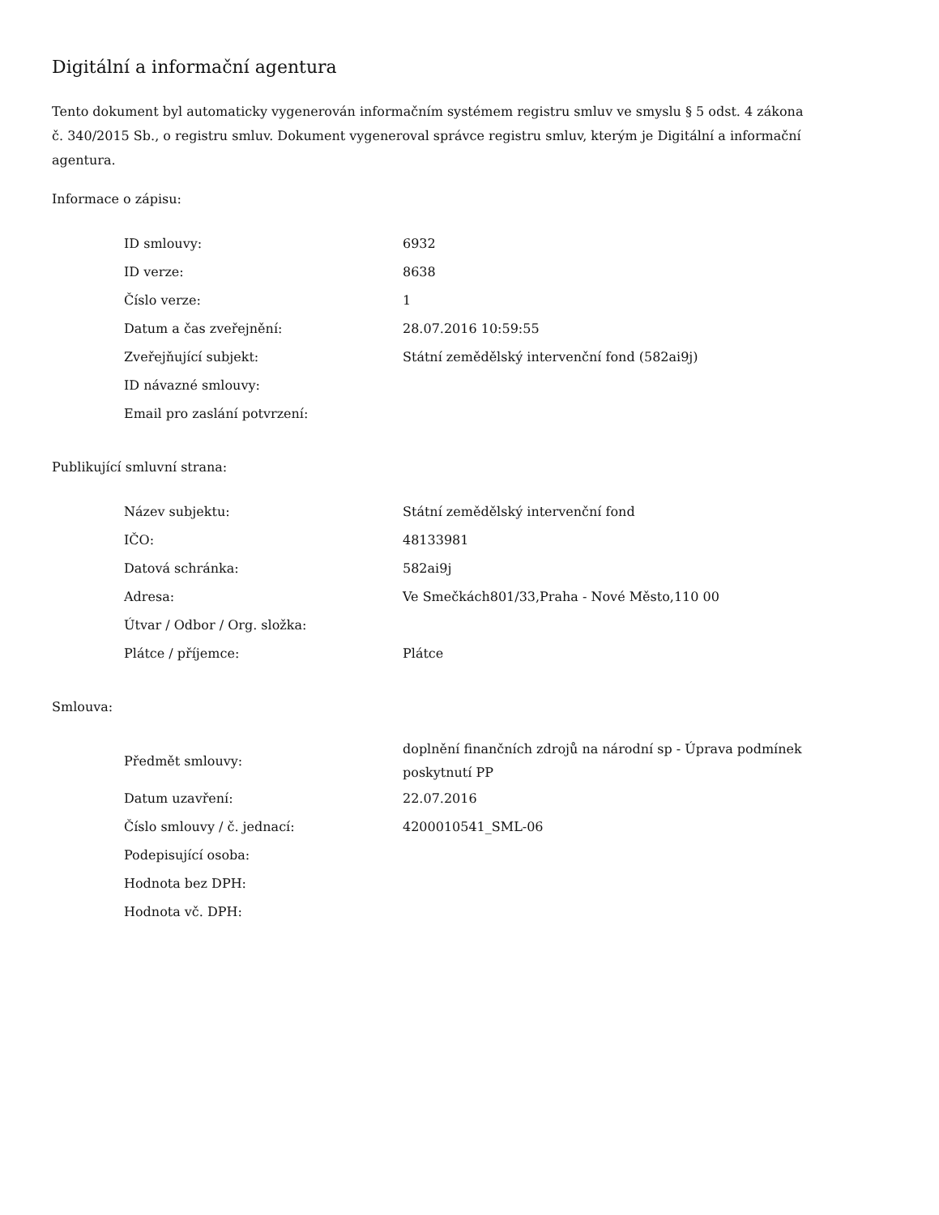Digitální a informační agentura
Tento dokument byl automaticky vygenerován informačním systémem registru smluv ve smyslu § 5 odst. 4 zákona
č. 340/2015 Sb., o registru smluv. Dokument vygeneroval správce registru smluv, kterým je Digitální a informační agentura.
Informace o zápisu:
| ID smlouvy: | 6932 |
| ID verze: | 8638 |
| Číslo verze: | 1 |
| Datum a čas zveřejnění: | 28.07.2016 10:59:55 |
| Zveřejňující subjekt: | Státní zemědělský intervenční fond (582ai9j) |
| ID návazné smlouvy: | |
| Email pro zaslání potvrzení: | |
Publikující smluvní strana:
| Název subjektu: | Státní zemědělský intervenční fond |
| IČO: | 48133981 |
| Datová schránka: | 582ai9j |
| Adresa: | Ve Smečkách801/33,Praha - Nové Město,110 00 |
| Útvar / Odbor / Org. složka: | |
| Plátce / příjemce: | Plátce |
Smlouva:
| Předmět smlouvy: | doplnění finančních zdrojů na národní sp - Úprava podmínek poskytnutí PP |
| Datum uzavření: | 22.07.2016 |
| Číslo smlouvy / č. jednací: | 4200010541_SML-06 |
| Podepisující osoba: | |
| Hodnota bez DPH: | |
| Hodnota vč. DPH: | |